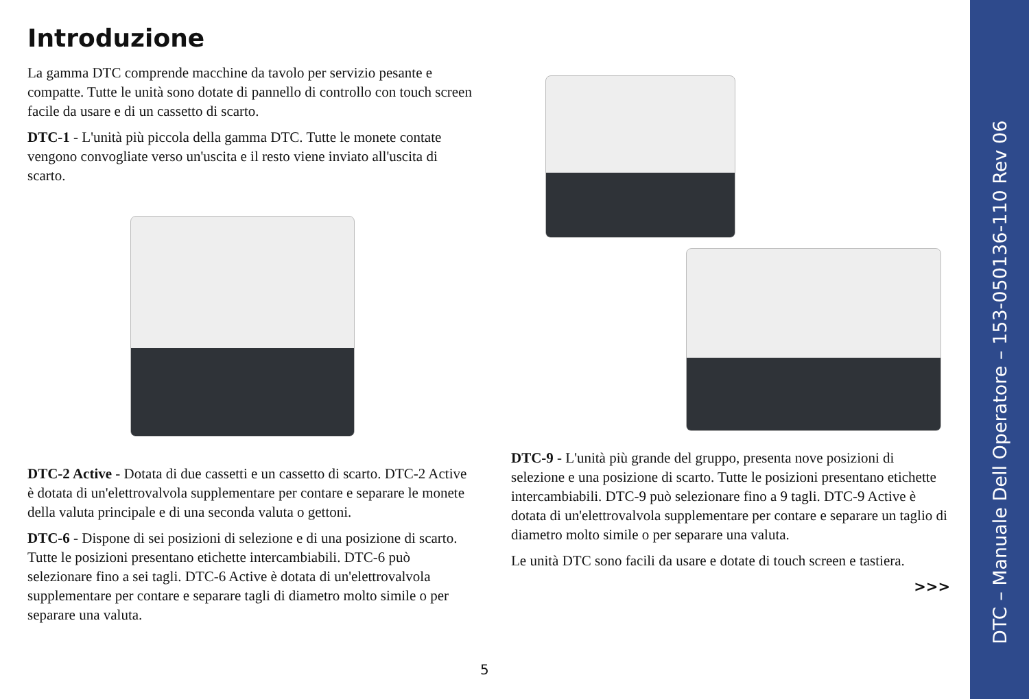DTC – Manuale Dell Operatore – 153-050136-110 Rev 06
Introduzione
La gamma DTC comprende macchine da tavolo per servizio pesante e compatte. Tutte le unità sono dotate di pannello di controllo con touch screen facile da usare e di un cassetto di scarto.
DTC-1 - L'unità più piccola della gamma DTC. Tutte le monete contate vengono convogliate verso un'uscita e il resto viene inviato all'uscita di scarto.
DTC-2 Active - Dotata di due cassetti e un cassetto di scarto. DTC-2 Active è dotata di un'elettrovalvola supplementare per contare e separare le monete della valuta principale e di una seconda valuta o gettoni.
DTC-6 - Dispone di sei posizioni di selezione e di una posizione di scarto. Tutte le posizioni presentano etichette intercambiabili. DTC-6 può selezionare fino a sei tagli. DTC-6 Active è dotata di un'elettrovalvola supplementare per contare e separare tagli di diametro molto simile o per separare una valuta.
DTC-9 - L'unità più grande del gruppo, presenta nove posizioni di selezione e una posizione di scarto. Tutte le posizioni presentano etichette intercambiabili. DTC-9 può selezionare fino a 9 tagli. DTC-9 Active è dotata di un'elettrovalvola supplementare per contare e separare un taglio di diametro molto simile o per separare una valuta.
Le unità DTC sono facili da usare e dotate di touch screen e tastiera.
>>>
5